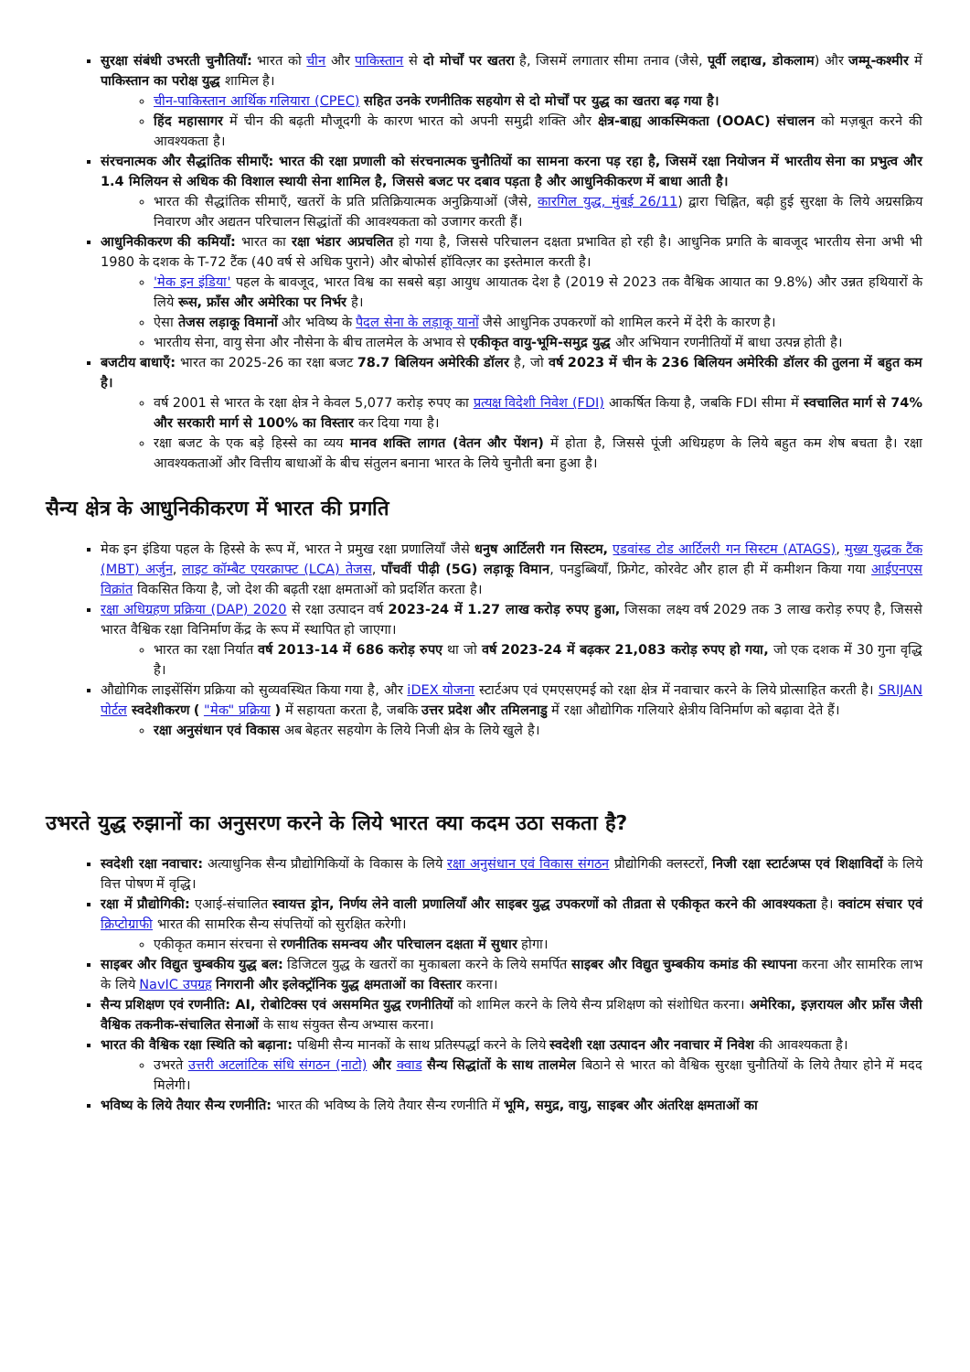सुरक्षा संबंधी उभरती चुनौतियाँ: भारत को चीन और पाकिस्तान से दो मोर्चों पर खतरा है, जिसमें लगातार सीमा तनाव (जैसे, पूर्वी लद्दाख, डोकलाम) और जम्मू-कश्मीर में पाकिस्तान का परोक्ष युद्ध शामिल है।
चीन-पाकिस्तान आर्थिक गलियारा (CPEC) सहित उनके रणनीतिक सहयोग से दो मोर्चों पर युद्ध का खतरा बढ़ गया है।
हिंद महासागर में चीन की बढ़ती मौजूदगी के कारण भारत को अपनी समुद्री शक्ति और क्षेत्र-बाह्य आकस्मिकता (OOAC) संचालन को मज़बूत करने की आवश्यकता है।
संरचनात्मक और सैद्धांतिक सीमाएँ: भारत की रक्षा प्रणाली को संरचनात्मक चुनौतियों का सामना करना पड़ रहा है, जिसमें रक्षा नियोजन में भारतीय सेना का प्रभुत्व और 1.4 मिलियन से अधिक की विशाल स्थायी सेना शामिल है, जिससे बजट पर दबाव पड़ता है और आधुनिकीकरण में बाधा आती है।
भारत की सैद्धांतिक सीमाएँ, खतरों के प्रति प्रतिक्रियात्मक अनुक्रियाओं (जैसे, कारगिल युद्ध, मुंबई 26/11) द्वारा चिह्नित, बढ़ी हुई सुरक्षा के लिये अग्रसक्रिय निवारण और अद्यतन परिचालन सिद्धांतों की आवश्यकता को उजागर करती हैं।
आधुनिकीकरण की कमियाँ: भारत का रक्षा भंडार अप्रचलित हो गया है, जिससे परिचालन दक्षता प्रभावित हो रही है। आधुनिक प्रगति के बावजूद भारतीय सेना अभी भी 1980 के दशक के T-72 टैंक (40 वर्ष से अधिक पुराने) और बोफोर्स हॉवित्ज़र का इस्तेमाल करती है।
'मेक इन इंडिया' पहल के बावजूद, भारत विश्व का सबसे बड़ा आयुध आयातक देश है (2019 से 2023 तक वैश्विक आयात का 9.8%) और उन्नत हथियारों के लिये रूस, फ्राँस और अमेरिका पर निर्भर है।
ऐसा तेजस लड़ाकू विमानों और भविष्य के पैदल सेना के लड़ाकू यानों जैसे आधुनिक उपकरणों को शामिल करने में देरी के कारण है।
भारतीय सेना, वायु सेना और नौसेना के बीच तालमेल के अभाव से एकीकृत वायु-भूमि-समुद्र युद्ध और अभियान रणनीतियों में बाधा उत्पन्न होती है।
बजटीय बाधाएँ: भारत का 2025-26 का रक्षा बजट 78.7 बिलियन अमेरिकी डॉलर है, जो वर्ष 2023 में चीन के 236 बिलियन अमेरिकी डॉलर की तुलना में बहुत कम है।
वर्ष 2001 से भारत के रक्षा क्षेत्र ने केवल 5,077 करोड़ रुपए का प्रत्यक्ष विदेशी निवेश (FDI) आकर्षित किया है, जबकि FDI सीमा में स्वचालित मार्ग से 74% और सरकारी मार्ग से 100% का विस्तार कर दिया गया है।
रक्षा बजट के एक बड़े हिस्से का व्यय मानव शक्ति लागत (वेतन और पेंशन) में होता है, जिससे पूंजी अधिग्रहण के लिये बहुत कम शेष बचता है। रक्षा आवश्यकताओं और वित्तीय बाधाओं के बीच संतुलन बनाना भारत के लिये चुनौती बना हुआ है।
सैन्य क्षेत्र के आधुनिकीकरण में भारत की प्रगति
मेक इन इंडिया पहल के हिस्से के रूप में, भारत ने प्रमुख रक्षा प्रणालियाँ जैसे धनुष आर्टिलरी गन सिस्टम, एडवांस्ड टोड आर्टिलरी गन सिस्टम (ATAGS), मुख्य युद्धक टैंक (MBT) अर्जुन, लाइट कॉम्बैट एयरक्राफ्ट (LCA) तेजस, पाँचवीं पीढ़ी (5G) लड़ाकू विमान, पनडुब्बियाँ, फ्रिगेट, कोरवेट और हाल ही में कमीशन किया गया आईएनएस विक्रांत विकसित किया है, जो देश की बढ़ती रक्षा क्षमताओं को प्रदर्शित करता है।
रक्षा अधिग्रहण प्रक्रिया (DAP) 2020 से रक्षा उत्पादन वर्ष 2023-24 में 1.27 लाख करोड़ रुपए हुआ, जिसका लक्ष्य वर्ष 2029 तक 3 लाख करोड़ रुपए है, जिससे भारत वैश्विक रक्षा विनिर्माण केंद्र के रूप में स्थापित हो जाएगा।
भारत का रक्षा निर्यात वर्ष 2013-14 में 686 करोड़ रुपए था जो वर्ष 2023-24 में बढ़कर 21,083 करोड़ रुपए हो गया, जो एक दशक में 30 गुना वृद्धि है।
औद्योगिक लाइसेंसिंग प्रक्रिया को सुव्यवस्थित किया गया है, और iDEX योजना स्टार्टअप एवं एमएसएमई को रक्षा क्षेत्र में नवाचार करने के लिये प्रोत्साहित करती है। SRIJAN पोर्टल स्वदेशीकरण ( "मेक" प्रक्रिया ) में सहायता करता है, जबकि उत्तर प्रदेश और तमिलनाडु में रक्षा औद्योगिक गलियारे क्षेत्रीय विनिर्माण को बढ़ावा देते हैं।
रक्षा अनुसंधान एवं विकास अब बेहतर सहयोग के लिये निजी क्षेत्र के लिये खुले है।
उभरते युद्ध रुझानों का अनुसरण करने के लिये भारत क्या कदम उठा सकता है?
स्वदेशी रक्षा नवाचार: अत्याधुनिक सैन्य प्रौद्योगिकियों के विकास के लिये रक्षा अनुसंधान एवं विकास संगठन प्रौद्योगिकी क्लस्टरों, निजी रक्षा स्टार्टअप्स एवं शिक्षाविदों के लिये वित्त पोषण में वृद्धि।
रक्षा में प्रौद्योगिकी: एआई-संचालित स्वायत्त ड्रोन, निर्णय लेने वाली प्रणालियाँ और साइबर युद्ध उपकरणों को तीव्रता से एकीकृत करने की आवश्यकता है। क्वांटम संचार एवं क्रिप्टोग्राफी भारत की सामरिक सैन्य संपत्तियों को सुरक्षित करेगी।
एकीकृत कमान संरचना से रणनीतिक समन्वय और परिचालन दक्षता में सुधार होगा।
साइबर और विद्युत चुम्बकीय युद्ध बल: डिजिटल युद्ध के खतरों का मुकाबला करने के लिये समर्पित साइबर और विद्युत चुम्बकीय कमांड की स्थापना करना और सामरिक लाभ के लिये NavIC उपग्रह निगरानी और इलेक्ट्रॉनिक युद्ध क्षमताओं का विस्तार करना।
सैन्य प्रशिक्षण एवं रणनीति: AI, रोबोटिक्स एवं असममित युद्ध रणनीतियों को शामिल करने के लिये सैन्य प्रशिक्षण को संशोधित करना। अमेरिका, इज़रायल और फ्राँस जैसी वैश्विक तकनीक-संचालित सेनाओं के साथ संयुक्त सैन्य अभ्यास करना।
भारत की वैश्विक रक्षा स्थिति को बढ़ाना: पश्चिमी सैन्य मानकों के साथ प्रतिस्पर्द्धा करने के लिये स्वदेशी रक्षा उत्पादन और नवाचार में निवेश की आवश्यकता है।
उभरते उत्तरी अटलांटिक संधि संगठन (नाटो) और क्वाड सैन्य सिद्धांतों के साथ तालमेल बिठाने से भारत को वैश्विक सुरक्षा चुनौतियों के लिये तैयार होने में मदद मिलेगी।
भविष्य के लिये तैयार सैन्य रणनीति: भारत की भविष्य के लिये तैयार सैन्य रणनीति में भूमि, समुद्र, वायु, साइबर और अंतरिक्ष क्षमताओं का